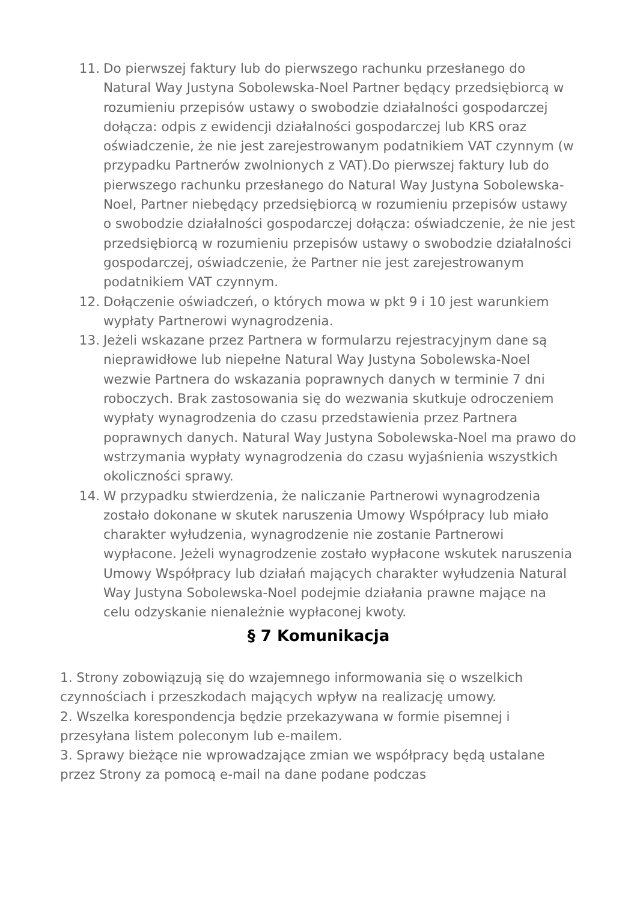11. Do pierwszej faktury lub do pierwszego rachunku przesłanego do Natural Way Justyna Sobolewska-Noel Partner będący przedsiębiorcą w rozumieniu przepisów ustawy o swobodzie działalności gospodarczej dołącza: odpis z ewidencji działalności gospodarczej lub KRS oraz oświadczenie, że nie jest zarejestrowanym podatnikiem VAT czynnym (w przypadku Partnerów zwolnionych z VAT).Do pierwszej faktury lub do pierwszego rachunku przesłanego do Natural Way Justyna Sobolewska-Noel, Partner niebędący przedsiębiorcą w rozumieniu przepisów ustawy o swobodzie działalności gospodarczej dołącza: oświadczenie, że nie jest przedsiębiorcą w rozumieniu przepisów ustawy o swobodzie działalności gospodarczej, oświadczenie, że Partner nie jest zarejestrowanym podatnikiem VAT czynnym.
12. Dołączenie oświadczeń, o których mowa w pkt 9 i 10 jest warunkiem wypłaty Partnerowi wynagrodzenia.
13. Jeżeli wskazane przez Partnera w formularzu rejestracyjnym dane są nieprawidłowe lub niepełne Natural Way Justyna Sobolewska-Noel wezwie Partnera do wskazania poprawnych danych w terminie 7 dni roboczych. Brak zastosowania się do wezwania skutkuje odroczeniem wypłaty wynagrodzenia do czasu przedstawienia przez Partnera poprawnych danych. Natural Way Justyna Sobolewska-Noel ma prawo do wstrzymania wypłaty wynagrodzenia do czasu wyjaśnienia wszystkich okoliczności sprawy.
14. W przypadku stwierdzenia, że naliczanie Partnerowi wynagrodzenia zostało dokonane w skutek naruszenia Umowy Współpracy lub miało charakter wyłudzenia, wynagrodzenie nie zostanie Partnerowi wypłacone. Jeżeli wynagrodzenie zostało wypłacone wskutek naruszenia Umowy Współpracy lub działań mających charakter wyłudzenia Natural Way Justyna Sobolewska-Noel podejmie działania prawne mające na celu odzyskanie nienależnie wypłaconej kwoty.
§ 7 Komunikacja
1. Strony zobowiązują się do wzajemnego informowania się o wszelkich czynnościach i przeszkodach mających wpływ na realizację umowy.
2. Wszelka korespondencja będzie przekazywana w formie pisemnej i przesyłana listem poleconym lub e-mailem.
3. Sprawy bieżące nie wprowadzające zmian we współpracy będą ustalane przez Strony za pomocą e-mail na dane podane podczas